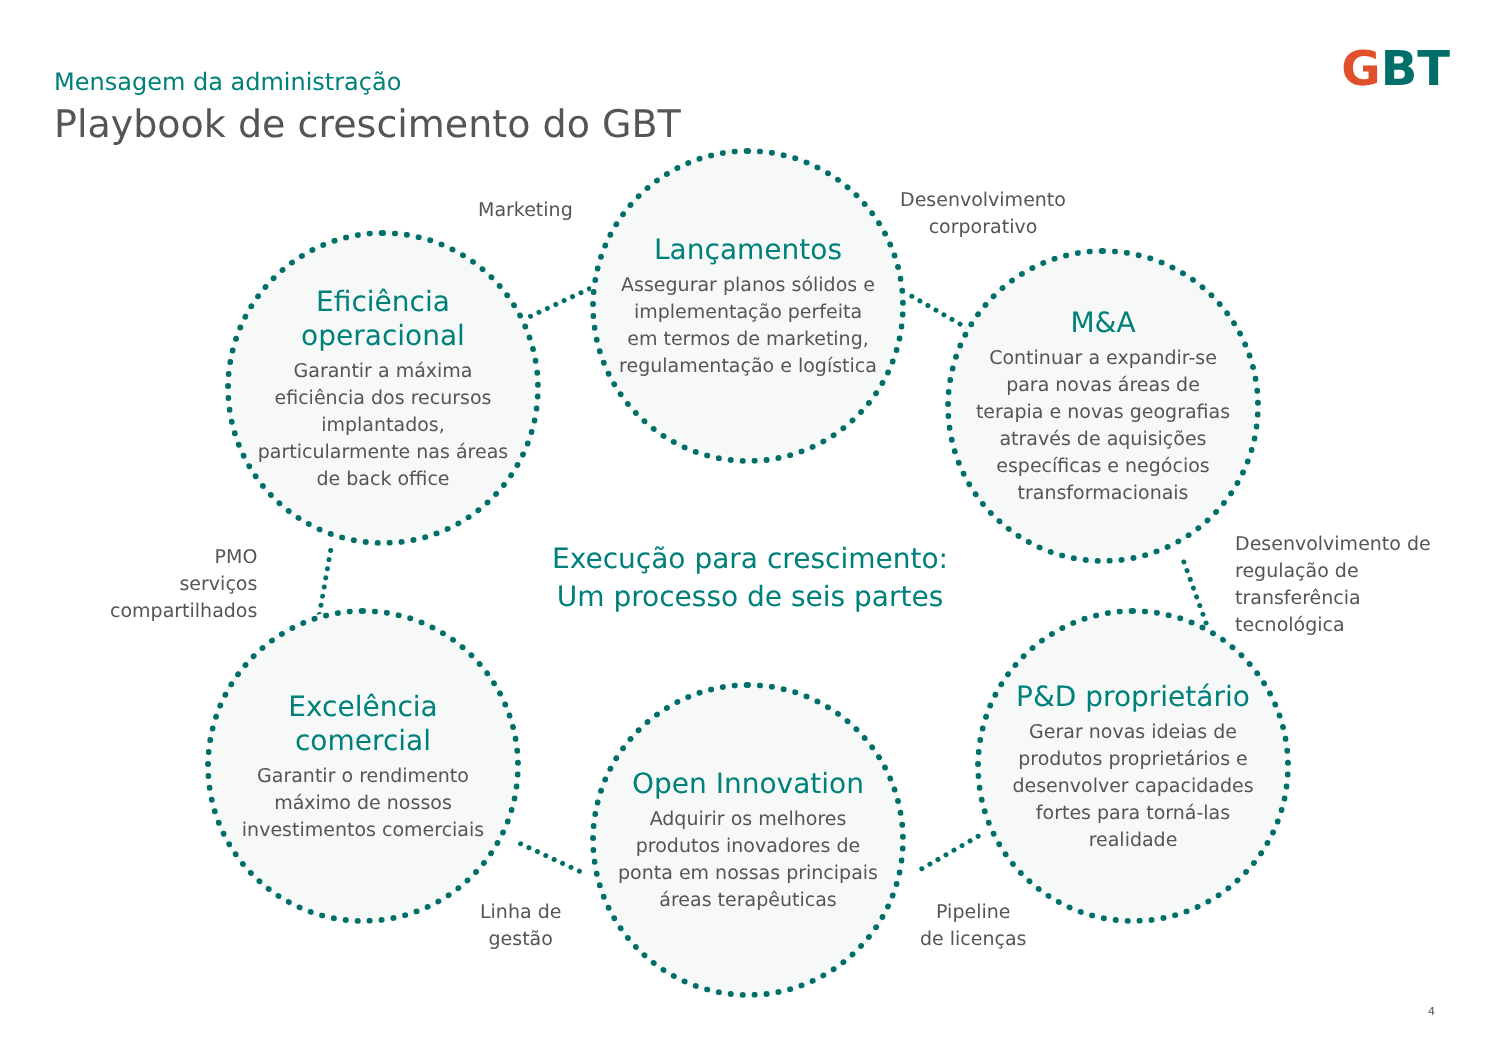Mensagem da administração
Playbook de crescimento do GBT
GBT
Lançamentos
Assegurar planos sólidos e implementação perfeita em termos de marketing, regulamentação e logística
Eficiência operacional
Garantir a máxima eficiência dos recursos implantados, particularmente nas áreas de back office
M&A
Continuar a expandir-se para novas áreas de terapia e novas geografias através de aquisições específicas e negócios transformacionais
Excelência comercial
Garantir o rendimento máximo de nossos investimentos comerciais
Open Innovation
Adquirir os melhores produtos inovadores de ponta em nossas principais áreas terapêuticas
P&D proprietário
Gerar novas ideias de produtos proprietários e desenvolver capacidades fortes para torná-las realidade
Marketing
Desenvolvimento
corporativo
PMO
serviços
compartilhados
Desenvolvimento de
regulação de
transferência
tecnológica
Linha de
gestão
Pipeline
de licenças
Execução para crescimento:
Um processo de seis partes
4